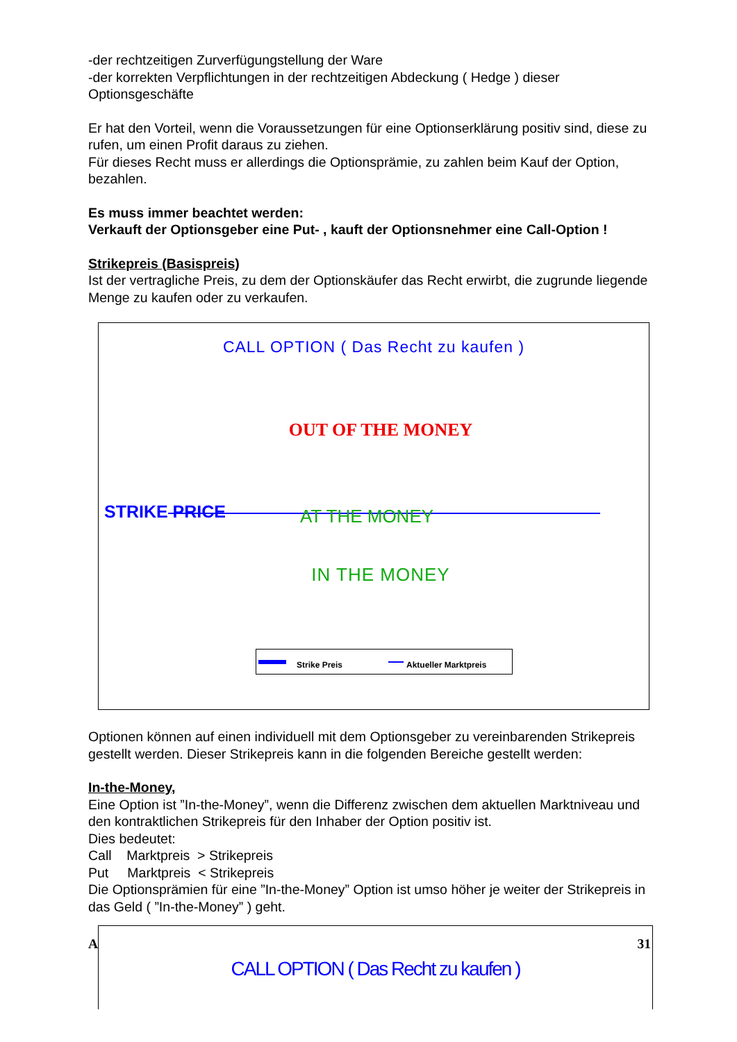-der rechtzeitigen Zurverfügungstellung der Ware
-der korrekten Verpflichtungen in der rechtzeitigen Abdeckung ( Hedge ) dieser Optionsgeschäfte
Er hat den Vorteil, wenn die Voraussetzungen für eine Optionserklärung positiv sind, diese zu rufen, um einen Profit daraus zu ziehen.
Für dieses Recht muss er allerdings die Optionsprämie, zu zahlen beim Kauf der Option, bezahlen.
Es muss immer beachtet werden:
Verkauft der Optionsgeber eine Put- , kauft der Optionsnehmer eine Call-Option !
Strikepreis (Basispreis)
Ist der vertragliche Preis, zu dem der Optionskäufer das Recht erwirbt, die zugrunde liegende Menge zu kaufen oder zu verkaufen.
CALL OPTION ( Das Recht zu kaufen )
OUT OF THE MONEY
STRIKE PRICE
AT THE MONEY
IN THE MONEY
Strike Preis Aktueller Marktpreis
Optionen können auf einen individuell mit dem Optionsgeber zu vereinbarenden Strikepreis gestellt werden. Dieser Strikepreis kann in die folgenden Bereiche gestellt werden:
In-the-Money,
Eine Option ist ”In-the-Money”, wenn die Differenz zwischen dem aktuellen Marktniveau und den kontraktlichen Strikepreis für den Inhaber der Option positiv ist.
Dies bedeutet:
Call Marktpreis > Strikepreis
Put Marktpreis < Strikepreis
Die Optionsprämien für eine ”In-the-Money” Option ist umso höher je weiter der Strikepreis in das Geld ( ”In-the-Money” ) geht.
A 31
CALL OPTION ( Das Recht zu kaufen )